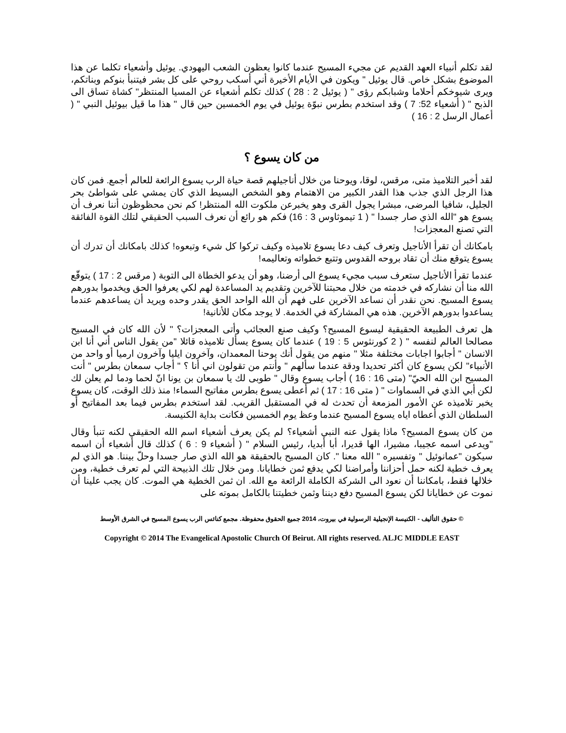لقد تكلم أنبياء العهد القديم عن مجيء المسيح عندما كانوا يعظون الشعب اليهودي. يوئيل وأشعياء تكلما عن هذا الموضوع بشكل خاص. قال يوئيل " ويكون في الأيام الأخيرة أني أسكب روحي على كل بشر فيتنبأ بنوكم وبناتكم، ويرى شيوخكم أحلاما وشبابكم رؤى " ( يوئيل 2 : 28 ) كذلك تكلم أشعياء عن المسيا المنتظر" كشاة تساق الى الذبح " ( أشعياء 52: 7 ) وقد استخدم بطرس نبوّة يوئيل في يوم الخمسين حين قال " هذا ما قيل بيوئيل النبي " ( أعمال الرسل 2 : 16 )
من كان يسوع ؟
لقد أخبر التلاميذ متى، مرقس، لوقا، ويوحنا من خلال أناجيلهم قصة حياة الرب يسوع الرائعة للعالم أجمع. فمن كان هذا الرجل الذي جذب هذا القدر الكبير من الاهتمام وهو الشخص البسيط الذي كان يمشي على شواطئ بحر الجليل، شافيا المرضى، مبشرا يجول القرى وهو يخبرعن ملكوت الله المنتظر! كم نحن محظوظون أننا نعرف أن يسوع هو "الله الذي صار جسدا " ( 1 تيموثاوس 3 : 16) فكم هو رائع أن نعرف السبب الحقيقي لتلك القوة الفائقة التي تصنع المعجزات!
بامكانك أن تقرأ الأناجيل وتعرف كيف دعا يسوع تلاميذه وكيف تركوا كل شيء وتبعوه! كذلك بامكانك أن تدرك أن يسوع يتوقع منك أن تقاد بروحه القدوس وتتبع خطواته وتعاليمه!
عندما تقرأ الأناجيل ستعرف سبب مجيء يسوع الى أرضنا، وهو أن يدعو الخطاة الى التوبة ( مرقس 2 : 17 ) يتوقّع الله منا أن نشاركه في خدمته من خلال محبتنا للآخرين وتقديم يد المساعدة لهم لكي يعرفوا الحق ويخدموا بدورهم يسوع المسيح. نحن نقدر أن نساعد الآخرين على فهم أن الله الواحد الحق يقدر وحده ويريد أن يساعدهم عندما يساعدوا بدورهم الآخرين. هذه هي المشاركة في الخدمة. لا يوجد مكان للأنانية!
هل تعرف الطبيعة الحقيقية ليسوع المسيح؟ وكيف صنع العجائب وأتى المعجزات؟ " لأن الله كان في المسيح مصالحا العالم لنفسه " ( 2 كورنثوس 5 : 19 ) عندما كان يسوع يسأل تلاميذه قائلا "من يقول الناس أني أنا ابن الانسان " أجابوا اجابات مختلفة مثلا " منهم من يقول أنك يوحنا المعمدان، وآخرون ايليا وآخرون ارميا أو واحد من الأنبياء" لكن يسوع كان أكثر تحديدا ودقة عندما سألهم " وأنتم من تقولون اني أنا ؟ " أجاب سمعان بطرس " أنت المسيح ابن الله الحيّ" (متى 16 : 16 ) أجاب يسوع وقال " طوبى لك يا سمعان بن يونا انّ لحما ودما لم يعلن لك لكن أبي الذي في السماوات " ( متى 16 : 17 ) ثم أعطى يسوع بطرس مفاتيح السماء! منذ ذلك الوقت، كان يسوع يخبر تلاميذه عن الأمور المزمعة أن تحدث له في المستقبل القريب. لقد استخدم بطرس فيما بعد المفاتيح أو السلطان الذي أعطاه اياه يسوع المسيح عندما وعظ يوم الخمسين فكانت بداية الكنيسة.
من كان يسوع المسيح؟ ماذا يقول عنه النبي أشعياء؟ لم يكن يعرف أشعياء اسم الله الحقيقي لكنه تنبأ وقال "ويدعى اسمه عجيبا، مشيرا، الها قديرا، أبا أبديا، رئيس السلام " ( أشعياء 9 : 6 ) كذلك قال أشعياء أن اسمه سيكون "عمانوئيل " وتفسيره " الله معنا ". كان المسيح بالحقيقة هو الله الذي صار جسدا وحلّ بيننا. هو الذي لم يعرف خطية لكنه حمل أحزاننا وأمراضنا لكي يدفع ثمن خطايانا. ومن خلال تلك الذبيحة التي لم تعرف خطية، ومن خلالها فقط، بامكاننا أن نعود الى الشركة الكاملة الرائعة مع الله. ان ثمن الخطية هي الموت. كان يجب علينا أن نموت عن خطايانا لكن يسوع المسيح دفع ديننا وثمن خطيتنا بالكامل بموته على
© حقوق التأليف - الكنيسة الإنجيلية الرسولية في بيروت، 2014 جميع الحقوق محفوظة. مجمع كنائس الرب يسوع المسيح في الشرق الأوسط
Copyright © 2014 The Evangelical Apostolic Church Of Beirut. All rights reserved. ALJC MIDDLE EAST